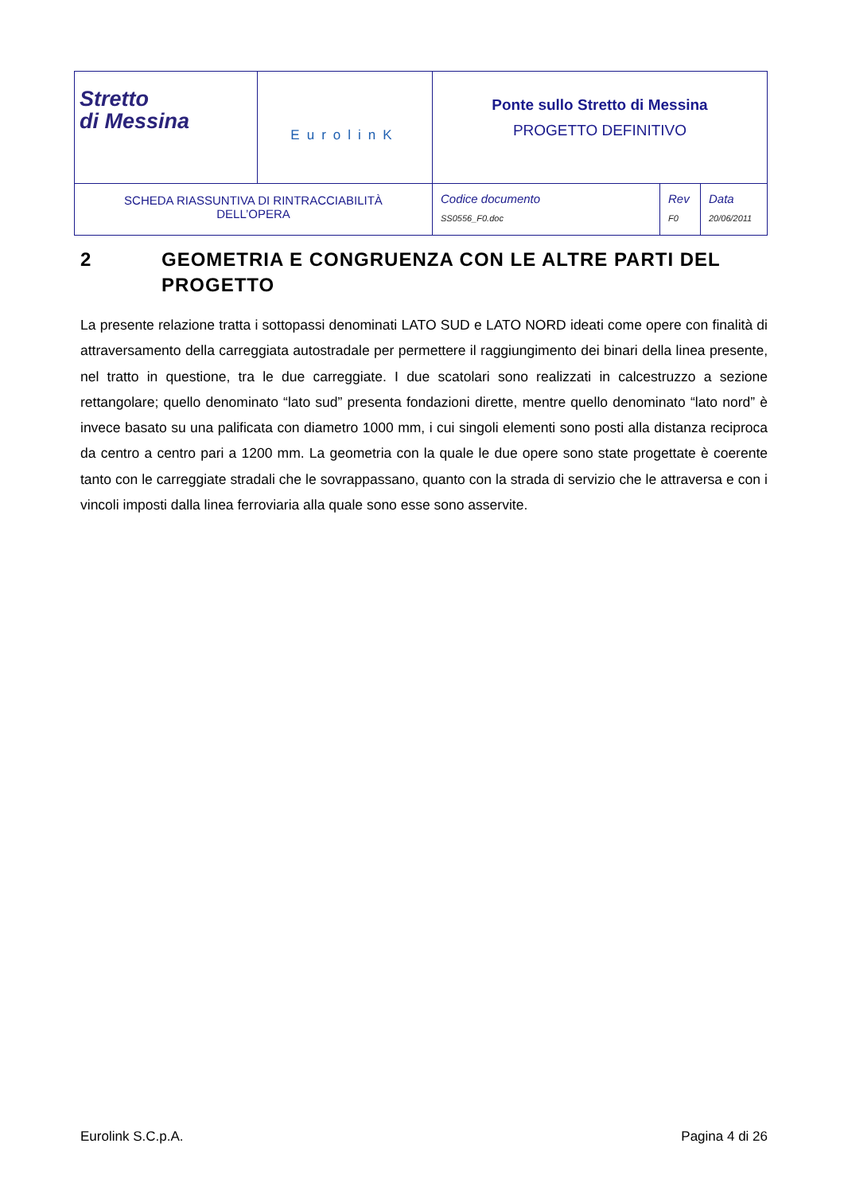| Stretto di Messina | EurolinK | Ponte sullo Stretto di Messina PROGETTO DEFINITIVO | | |
| SCHEDA RIASSUNTIVA DI RINTRACCIABILITÀ DELL’OPERA | | Codice documento SS0556_F0.doc | Rev F0 | Data 20/06/2011 |
2 GEOMETRIA E CONGRUENZA CON LE ALTRE PARTI DEL PROGETTO
La presente relazione tratta i sottopassi denominati LATO SUD e LATO NORD ideati come opere con finalità di attraversamento della carreggiata autostradale per permettere il raggiungimento dei binari della linea presente, nel tratto in questione, tra le due carreggiate. I due scatolari sono realizzati in calcestruzzo a sezione rettangolare; quello denominato “lato sud” presenta fondazioni dirette, mentre quello denominato “lato nord” è invece basato su una palificata con diametro 1000 mm, i cui singoli elementi sono posti alla distanza reciproca da centro a centro pari a 1200 mm. La geometria con la quale le due opere sono state progettate è coerente tanto con le carreggiate stradali che le sovrappassano, quanto con la strada di servizio che le attraversa e con i vincoli imposti dalla linea ferroviaria alla quale sono esse sono asservite.
Eurolink S.C.p.A. Pagina 4 di 26